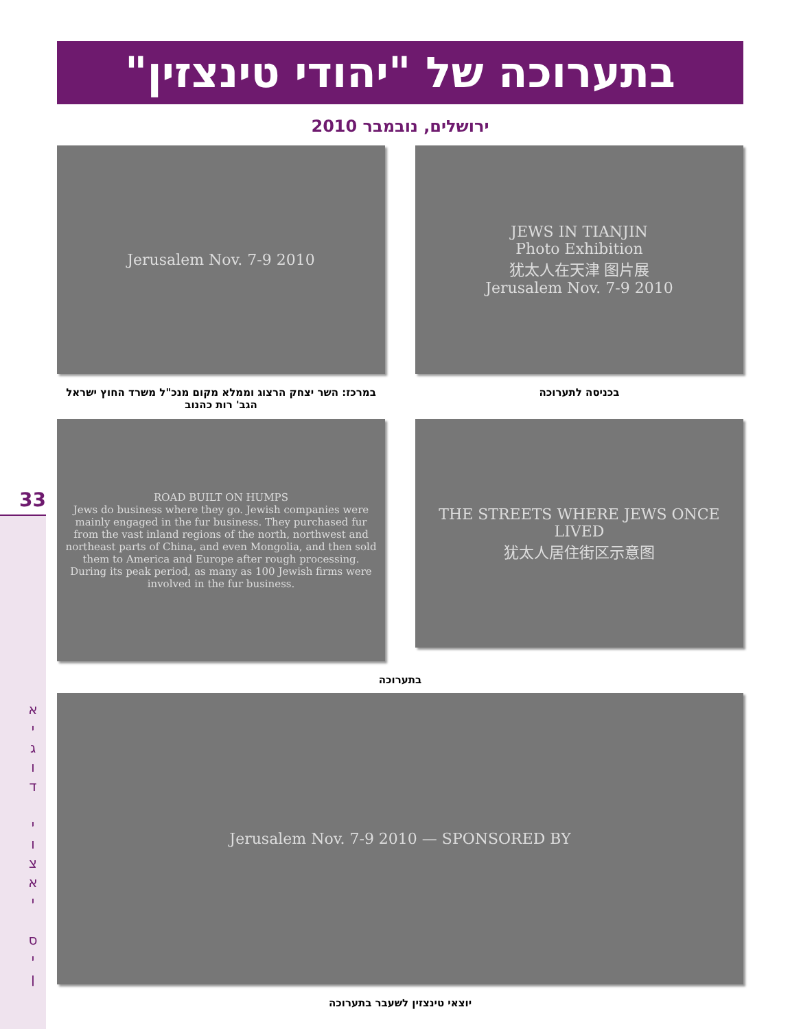33
א
י
ג
ו
ד
י
ו
צ
א
י
ס
י
ן
בתערוכה של "יהודי טינצזין"
ירושלים, נובמבר 2010
JEWS IN TIANJIN
Photo Exhibition
犹太人在天津 图片展
Jerusalem Nov. 7-9 2010
בכניסה לתערוכה
Jerusalem Nov. 7-9 2010
במרכז: השר יצחק הרצוג וממלא מקום מנכ"ל משרד החוץ ישראל הגב' רות כהנוב
THE STREETS WHERE JEWS ONCE LIVED
犹太人居住街区示意图
ROAD BUILT ON HUMPS
Jews do business where they go. Jewish companies were mainly engaged in the fur business. They purchased fur from the vast inland regions of the north, northwest and northeast parts of China, and even Mongolia, and then sold them to America and Europe after rough processing. During its peak period, as many as 100 Jewish firms were involved in the fur business.
בתערוכה
Jerusalem Nov. 7-9 2010 — SPONSORED BY
יוצאי טינצזין לשעבר בתערוכה